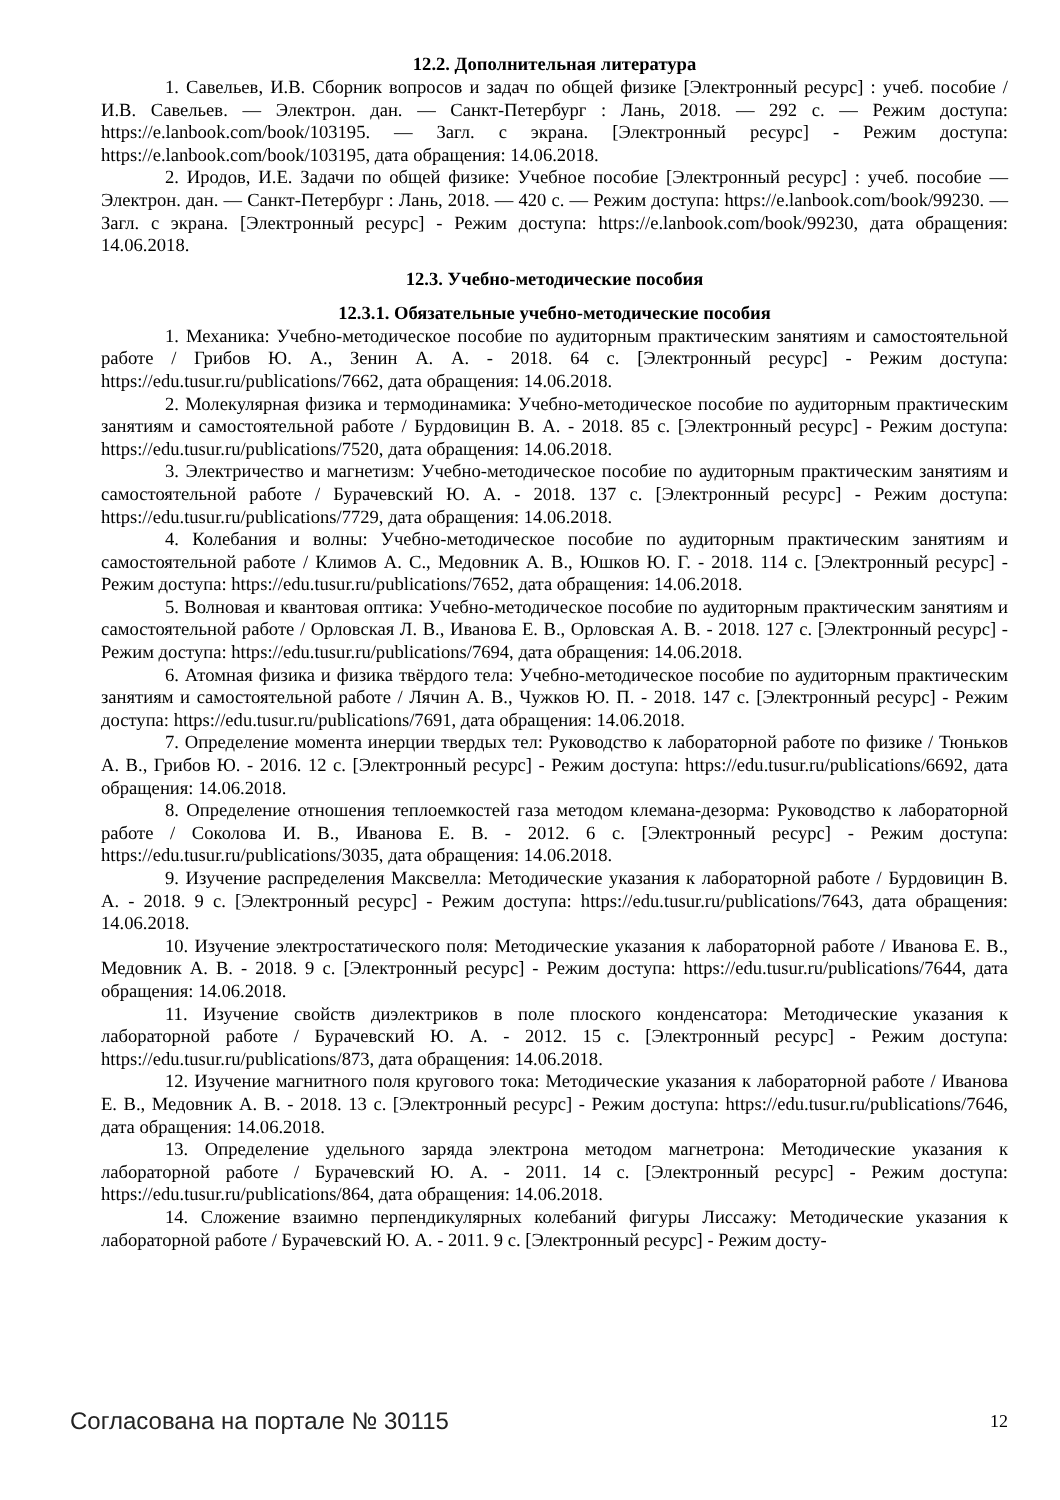12.2. Дополнительная литература
1. Савельев, И.В. Сборник вопросов и задач по общей физике [Электронный ресурс] : учеб. пособие / И.В. Савельев. — Электрон. дан. — Санкт-Петербург : Лань, 2018. — 292 с. — Режим доступа: https://e.lanbook.com/book/103195. — Загл. с экрана. [Электронный ресурс] - Режим доступа: https://e.lanbook.com/book/103195, дата обращения: 14.06.2018.
2. Иродов, И.Е. Задачи по общей физике: Учебное пособие [Электронный ресурс] : учеб. пособие — Электрон. дан. — Санкт-Петербург : Лань, 2018. — 420 с. — Режим доступа: https://e.lanbook.com/book/99230. — Загл. с экрана. [Электронный ресурс] - Режим доступа: https://e.lanbook.com/book/99230, дата обращения: 14.06.2018.
12.3. Учебно-методические пособия
12.3.1. Обязательные учебно-методические пособия
1. Механика: Учебно-методическое пособие по аудиторным практическим занятиям и самостоятельной работе / Грибов Ю. А., Зенин А. А. - 2018. 64 с. [Электронный ресурс] - Режим доступа: https://edu.tusur.ru/publications/7662, дата обращения: 14.06.2018.
2. Молекулярная физика и термодинамика: Учебно-методическое пособие по аудиторным практическим занятиям и самостоятельной работе / Бурдовицин В. А. - 2018. 85 с. [Электронный ресурс] - Режим доступа: https://edu.tusur.ru/publications/7520, дата обращения: 14.06.2018.
3. Электричество и магнетизм: Учебно-методическое пособие по аудиторным практическим занятиям и самостоятельной работе / Бурачевский Ю. А. - 2018. 137 с. [Электронный ресурс] - Режим доступа: https://edu.tusur.ru/publications/7729, дата обращения: 14.06.2018.
4. Колебания и волны: Учебно-методическое пособие по аудиторным практическим занятиям и самостоятельной работе / Климов А. С., Медовник А. В., Юшков Ю. Г. - 2018. 114 с. [Электронный ресурс] - Режим доступа: https://edu.tusur.ru/publications/7652, дата обращения: 14.06.2018.
5. Волновая и квантовая оптика: Учебно-методическое пособие по аудиторным практическим занятиям и самостоятельной работе / Орловская Л. В., Иванова Е. В., Орловская А. В. - 2018. 127 с. [Электронный ресурс] - Режим доступа: https://edu.tusur.ru/publications/7694, дата обращения: 14.06.2018.
6. Атомная физика и физика твёрдого тела: Учебно-методическое пособие по аудиторным практическим занятиям и самостоятельной работе / Лячин А. В., Чужков Ю. П. - 2018. 147 с. [Электронный ресурс] - Режим доступа: https://edu.tusur.ru/publications/7691, дата обращения: 14.06.2018.
7. Определение момента инерции твердых тел: Руководство к лабораторной работе по физике / Тюньков А. В., Грибов Ю. - 2016. 12 с. [Электронный ресурс] - Режим доступа: https://edu.tusur.ru/publications/6692, дата обращения: 14.06.2018.
8. Определение отношения теплоемкостей газа методом клемана-дезорма: Руководство к лабораторной работе / Соколова И. В., Иванова Е. В. - 2012. 6 с. [Электронный ресурс] - Режим доступа: https://edu.tusur.ru/publications/3035, дата обращения: 14.06.2018.
9. Изучение распределения Максвелла: Методические указания к лабораторной работе / Бурдовицин В. А. - 2018. 9 с. [Электронный ресурс] - Режим доступа: https://edu.tusur.ru/publications/7643, дата обращения: 14.06.2018.
10. Изучение электростатического поля: Методические указания к лабораторной работе / Иванова Е. В., Медовник А. В. - 2018. 9 с. [Электронный ресурс] - Режим доступа: https://edu.tusur.ru/publications/7644, дата обращения: 14.06.2018.
11. Изучение свойств диэлектриков в поле плоского конденсатора: Методические указания к лабораторной работе / Бурачевский Ю. А. - 2012. 15 с. [Электронный ресурс] - Режим доступа: https://edu.tusur.ru/publications/873, дата обращения: 14.06.2018.
12. Изучение магнитного поля кругового тока: Методические указания к лабораторной работе / Иванова Е. В., Медовник А. В. - 2018. 13 с. [Электронный ресурс] - Режим доступа: https://edu.tusur.ru/publications/7646, дата обращения: 14.06.2018.
13. Определение удельного заряда электрона методом магнетрона: Методические указания к лабораторной работе / Бурачевский Ю. А. - 2011. 14 с. [Электронный ресурс] - Режим доступа: https://edu.tusur.ru/publications/864, дата обращения: 14.06.2018.
14. Сложение взаимно перпендикулярных колебаний фигуры Лиссажу: Методические указания к лабораторной работе / Бурачевский Ю. А. - 2011. 9 с. [Электронный ресурс] - Режим досту-
Согласована на портале № 30115 12